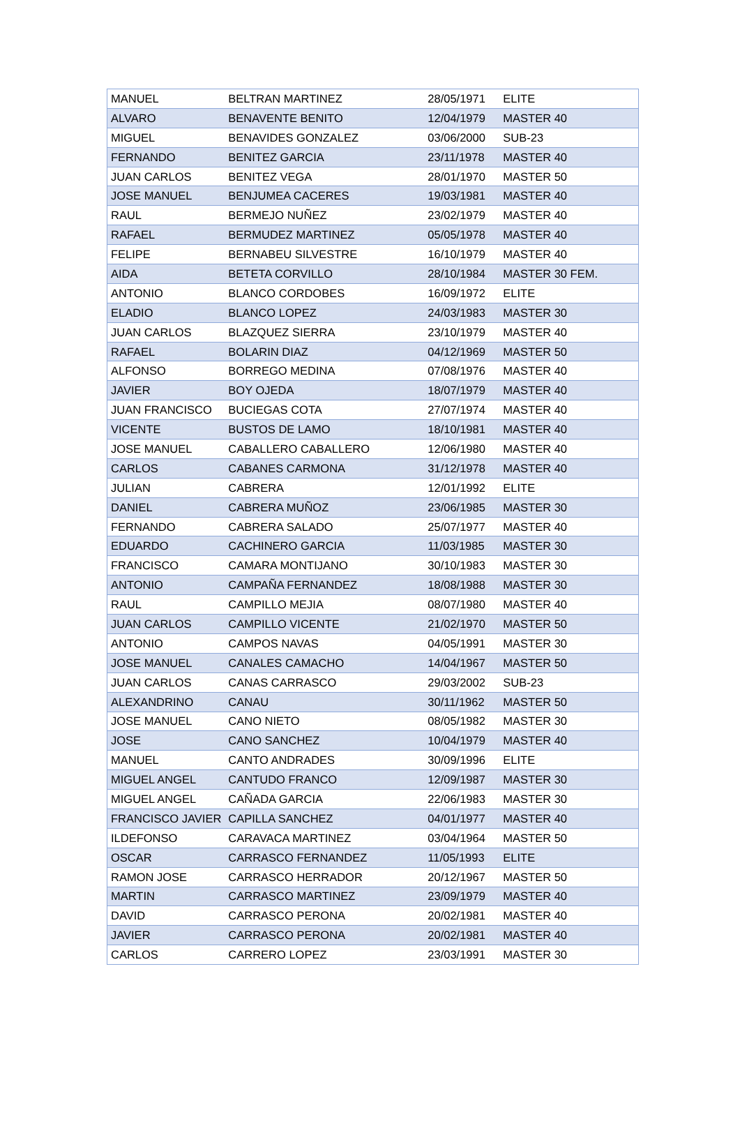| MANUEL | BELTRAN MARTINEZ | 28/05/1971 | ELITE |
| ALVARO | BENAVENTE BENITO | 12/04/1979 | MASTER 40 |
| MIGUEL | BENAVIDES GONZALEZ | 03/06/2000 | SUB-23 |
| FERNANDO | BENITEZ GARCIA | 23/11/1978 | MASTER 40 |
| JUAN CARLOS | BENITEZ VEGA | 28/01/1970 | MASTER 50 |
| JOSE MANUEL | BENJUMEA CACERES | 19/03/1981 | MASTER 40 |
| RAUL | BERMEJO NUÑEZ | 23/02/1979 | MASTER 40 |
| RAFAEL | BERMUDEZ MARTINEZ | 05/05/1978 | MASTER 40 |
| FELIPE | BERNABEU SILVESTRE | 16/10/1979 | MASTER 40 |
| AIDA | BETETA CORVILLO | 28/10/1984 | MASTER 30 FEM. |
| ANTONIO | BLANCO CORDOBES | 16/09/1972 | ELITE |
| ELADIO | BLANCO LOPEZ | 24/03/1983 | MASTER 30 |
| JUAN CARLOS | BLAZQUEZ SIERRA | 23/10/1979 | MASTER 40 |
| RAFAEL | BOLARIN DIAZ | 04/12/1969 | MASTER 50 |
| ALFONSO | BORREGO MEDINA | 07/08/1976 | MASTER 40 |
| JAVIER | BOY OJEDA | 18/07/1979 | MASTER 40 |
| JUAN FRANCISCO | BUCIEGAS COTA | 27/07/1974 | MASTER 40 |
| VICENTE | BUSTOS DE LAMO | 18/10/1981 | MASTER 40 |
| JOSE MANUEL | CABALLERO CABALLERO | 12/06/1980 | MASTER 40 |
| CARLOS | CABANES CARMONA | 31/12/1978 | MASTER 40 |
| JULIAN | CABRERA | 12/01/1992 | ELITE |
| DANIEL | CABRERA MUÑOZ | 23/06/1985 | MASTER 30 |
| FERNANDO | CABRERA SALADO | 25/07/1977 | MASTER 40 |
| EDUARDO | CACHINERO GARCIA | 11/03/1985 | MASTER 30 |
| FRANCISCO | CAMARA MONTIJANO | 30/10/1983 | MASTER 30 |
| ANTONIO | CAMPAÑA FERNANDEZ | 18/08/1988 | MASTER 30 |
| RAUL | CAMPILLO MEJIA | 08/07/1980 | MASTER 40 |
| JUAN CARLOS | CAMPILLO VICENTE | 21/02/1970 | MASTER 50 |
| ANTONIO | CAMPOS NAVAS | 04/05/1991 | MASTER 30 |
| JOSE MANUEL | CANALES CAMACHO | 14/04/1967 | MASTER 50 |
| JUAN CARLOS | CANAS CARRASCO | 29/03/2002 | SUB-23 |
| ALEXANDRINO | CANAU | 30/11/1962 | MASTER 50 |
| JOSE MANUEL | CANO NIETO | 08/05/1982 | MASTER 30 |
| JOSE | CANO SANCHEZ | 10/04/1979 | MASTER 40 |
| MANUEL | CANTO ANDRADES | 30/09/1996 | ELITE |
| MIGUEL ANGEL | CANTUDO FRANCO | 12/09/1987 | MASTER 30 |
| MIGUEL ANGEL | CAÑADA GARCIA | 22/06/1983 | MASTER 30 |
| FRANCISCO JAVIER | CAPILLA SANCHEZ | 04/01/1977 | MASTER 40 |
| ILDEFONSO | CARAVACA MARTINEZ | 03/04/1964 | MASTER 50 |
| OSCAR | CARRASCO FERNANDEZ | 11/05/1993 | ELITE |
| RAMON JOSE | CARRASCO HERRADOR | 20/12/1967 | MASTER 50 |
| MARTIN | CARRASCO MARTINEZ | 23/09/1979 | MASTER 40 |
| DAVID | CARRASCO PERONA | 20/02/1981 | MASTER 40 |
| JAVIER | CARRASCO PERONA | 20/02/1981 | MASTER 40 |
| CARLOS | CARRERO LOPEZ | 23/03/1991 | MASTER 30 |